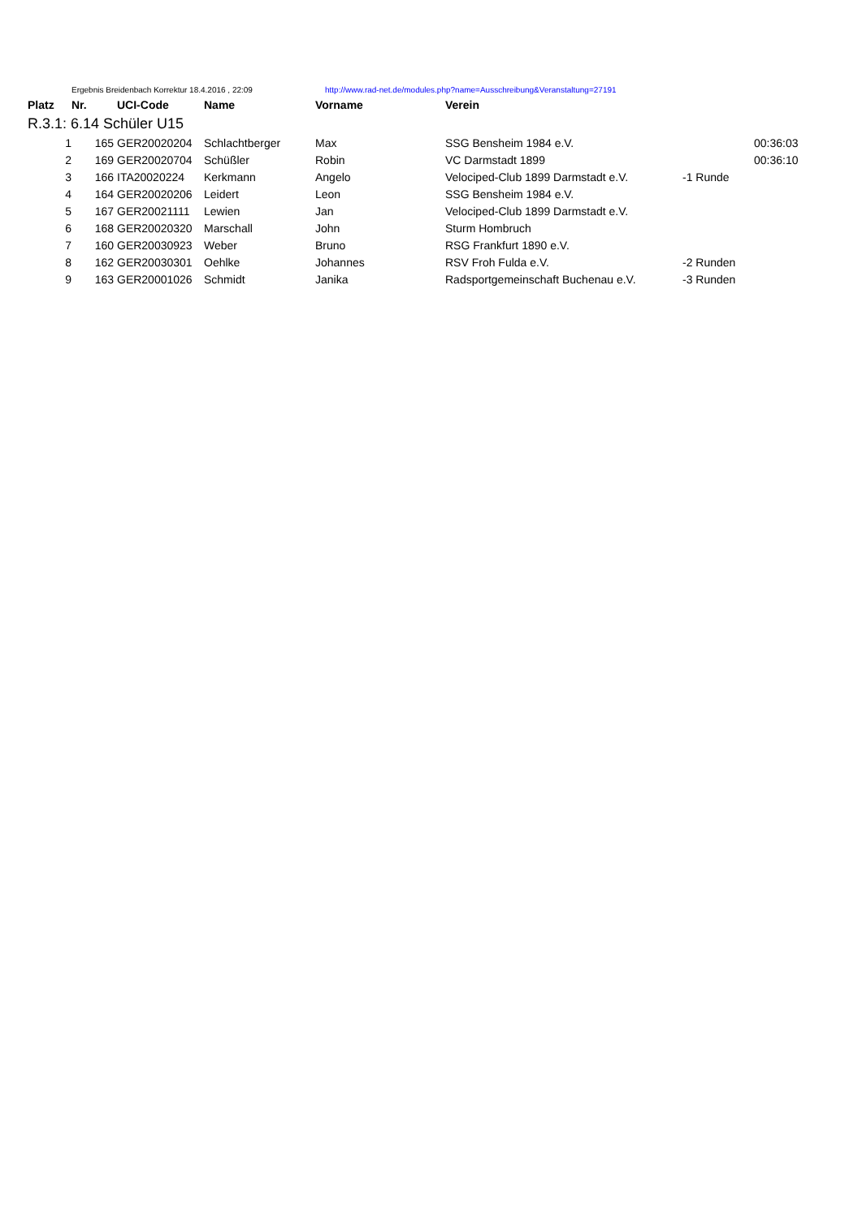| | Ergebnis Breidenbach Korrektur 18.4.2016 , 22:09 | | | | http://www.rad-net.de/modules.php?name=Ausschreibung&Veranstaltung=27191 | | |
| Platz | Nr. | UCI-Code | Name | Vorname | Verein | | |
| R.3.1: 6.14 Schüler U15 | | | | | | | |
| 1 | 165 | GER20020204 | Schlachtberger | Max | SSG Bensheim 1984 e.V. | | 00:36:03 |
| 2 | 169 | GER20020704 | Schüßler | Robin | VC Darmstadt 1899 | | 00:36:10 |
| 3 | 166 | ITA20020224 | Kerkmann | Angelo | Velociped-Club 1899 Darmstadt e.V. | -1 Runde | |
| 4 | 164 | GER20020206 | Leidert | Leon | SSG Bensheim 1984 e.V. | | |
| 5 | 167 | GER20021111 | Lewien | Jan | Velociped-Club 1899 Darmstadt e.V. | | |
| 6 | 168 | GER20020320 | Marschall | John | Sturm Hombruch | | |
| 7 | 160 | GER20030923 | Weber | Bruno | RSG Frankfurt 1890 e.V. | | |
| 8 | 162 | GER20030301 | Oehlke | Johannes | RSV Froh Fulda e.V. | -2 Runden | |
| 9 | 163 | GER20001026 | Schmidt | Janika | Radsportgemeinschaft Buchenau e.V. | -3 Runden | |